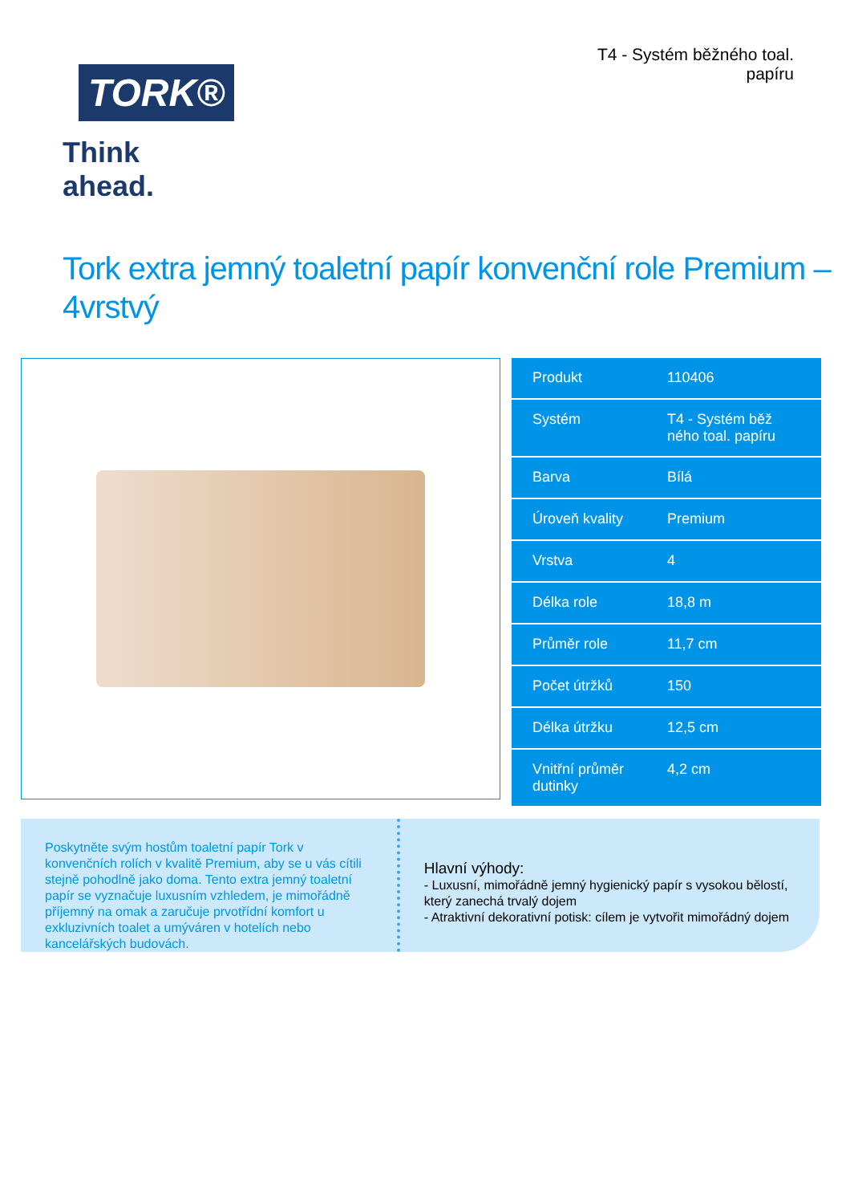TORK®
Think ahead.
T4 - Systém běžného toal.
papíru
Tork extra jemný toaletní papír konvenční role Premium – 4vrstvý
| Produkt | 110406 |
| Systém | T4 - Systém běž ného toal. papíru |
| Barva | Bílá |
| Úroveň kvality | Premium |
| Vrstva | 4 |
| Délka role | 18,8 m |
| Průměr role | 11,7 cm |
| Počet útržků | 150 |
| Délka útržku | 12,5 cm |
| Vnitřní průměr dutinky | 4,2 cm |
Poskytněte svým hostům toaletní papír Tork v konvenčních rolích v kvalitě Premium, aby se u vás cítili stejně pohodlně jako doma. Tento extra jemný toaletní papír se vyznačuje luxusním vzhledem, je mimořádně příjemný na omak a zaručuje prvotřídní komfort u exkluzivních toalet a umýváren v hotelích nebo kancelářských budovách.
Hlavní výhody:
- Luxusní, mimořádně jemný hygienický papír s vysokou bělostí, který zanechá trvalý dojem
- Atraktivní dekorativní potisk: cílem je vytvořit mimořádný dojem